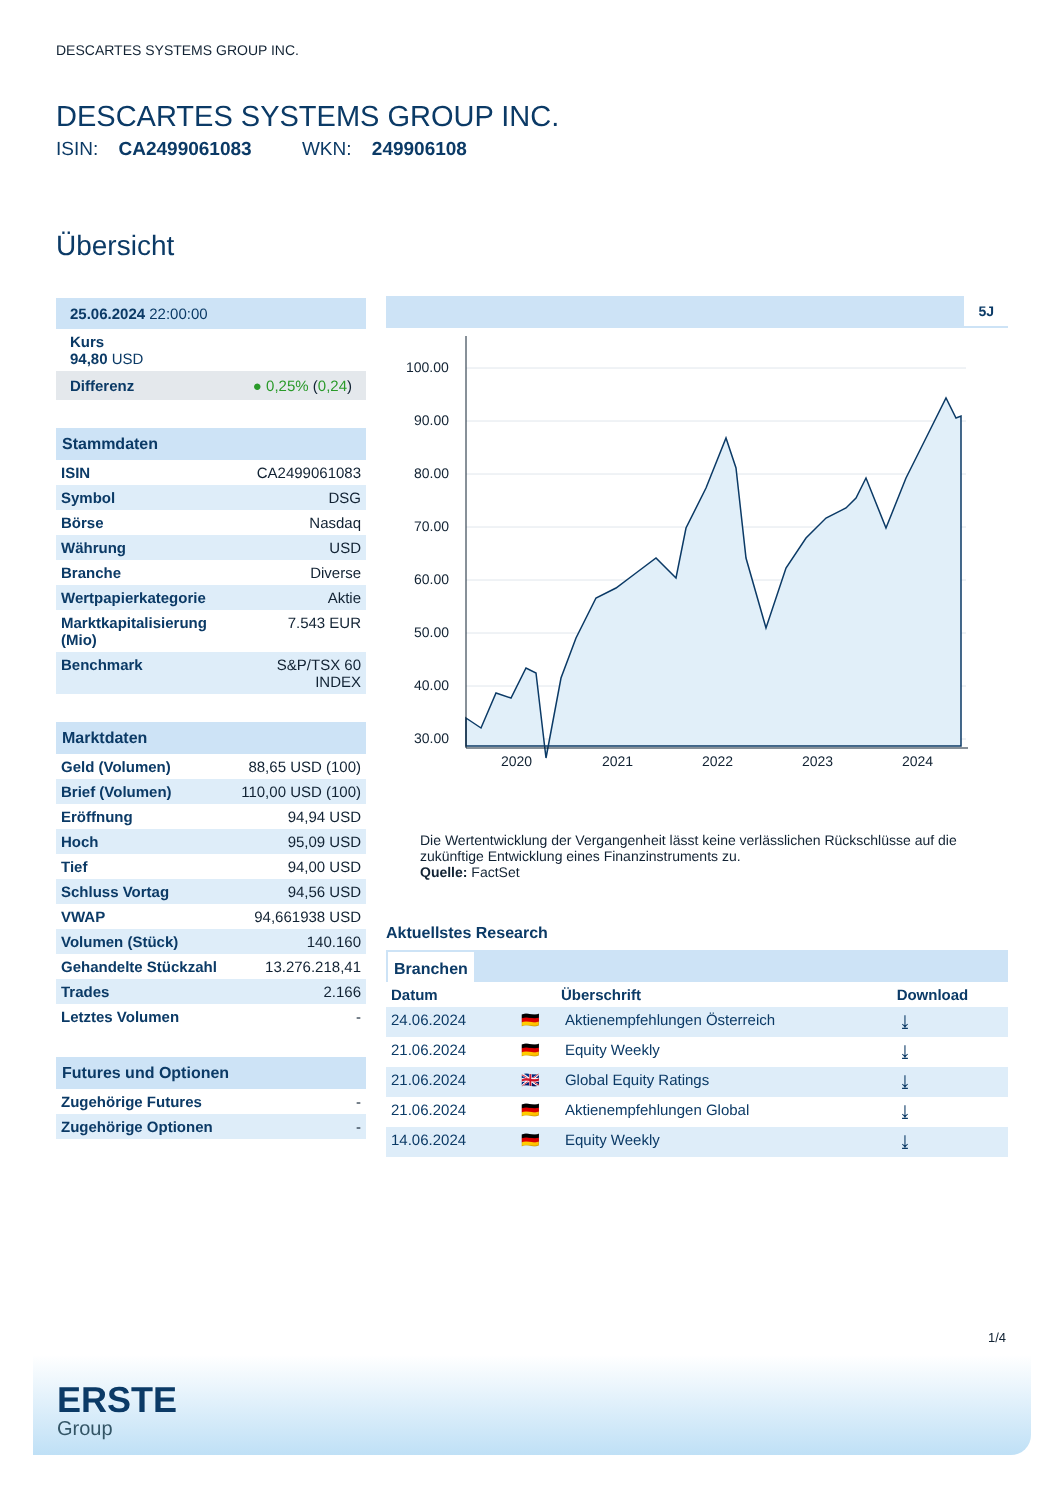DESCARTES SYSTEMS GROUP INC.
DESCARTES SYSTEMS GROUP INC.
ISIN: CA2499061083 WKN: 249906108
Übersicht
25.06.2024 22:00:00
Kurs
94,80 USD
Differenz ● 0,25% (0,24)
Stammdaten
| ISIN | CA2499061083 |
| Symbol | DSG |
| Börse | Nasdaq |
| Währung | USD |
| Branche | Diverse |
| Wertpapierkategorie | Aktie |
| Marktkapitalisierung (Mio) | 7.543 EUR |
| Benchmark | S&P/TSX 60 INDEX |
Marktdaten
| Geld (Volumen) | 88,65 USD (100) |
| Brief (Volumen) | 110,00 USD (100) |
| Eröffnung | 94,94 USD |
| Hoch | 95,09 USD |
| Tief | 94,00 USD |
| Schluss Vortag | 94,56 USD |
| VWAP | 94,661938 USD |
| Volumen (Stück) | 140.160 |
| Gehandelte Stückzahl | 13.276.218,41 |
| Trades | 2.166 |
| Letztes Volumen | - |
Futures und Optionen
| Zugehörige Futures | - |
| Zugehörige Optionen | - |
5J
100.00
90.00
80.00
70.00
60.00
50.00
40.00
30.00
2020
2021
2022
2023
2024
Die Wertentwicklung der Vergangenheit lässt keine verlässlichen Rückschlüsse auf die zukünftige Entwicklung eines Finanzinstruments zu.
Quelle: FactSet
Aktuellstes Research
Branchen
| Datum | | Überschrift | Download |
| --- | --- | --- | --- |
| 24.06.2024 | 🇩🇪 | Aktienempfehlungen Österreich | ⤓ |
| 21.06.2024 | 🇩🇪 | Equity Weekly | ⤓ |
| 21.06.2024 | 🇬🇧 | Global Equity Ratings | ⤓ |
| 21.06.2024 | 🇩🇪 | Aktienempfehlungen Global | ⤓ |
| 14.06.2024 | 🇩🇪 | Equity Weekly | ⤓ |
1/4
ERSTE
Group